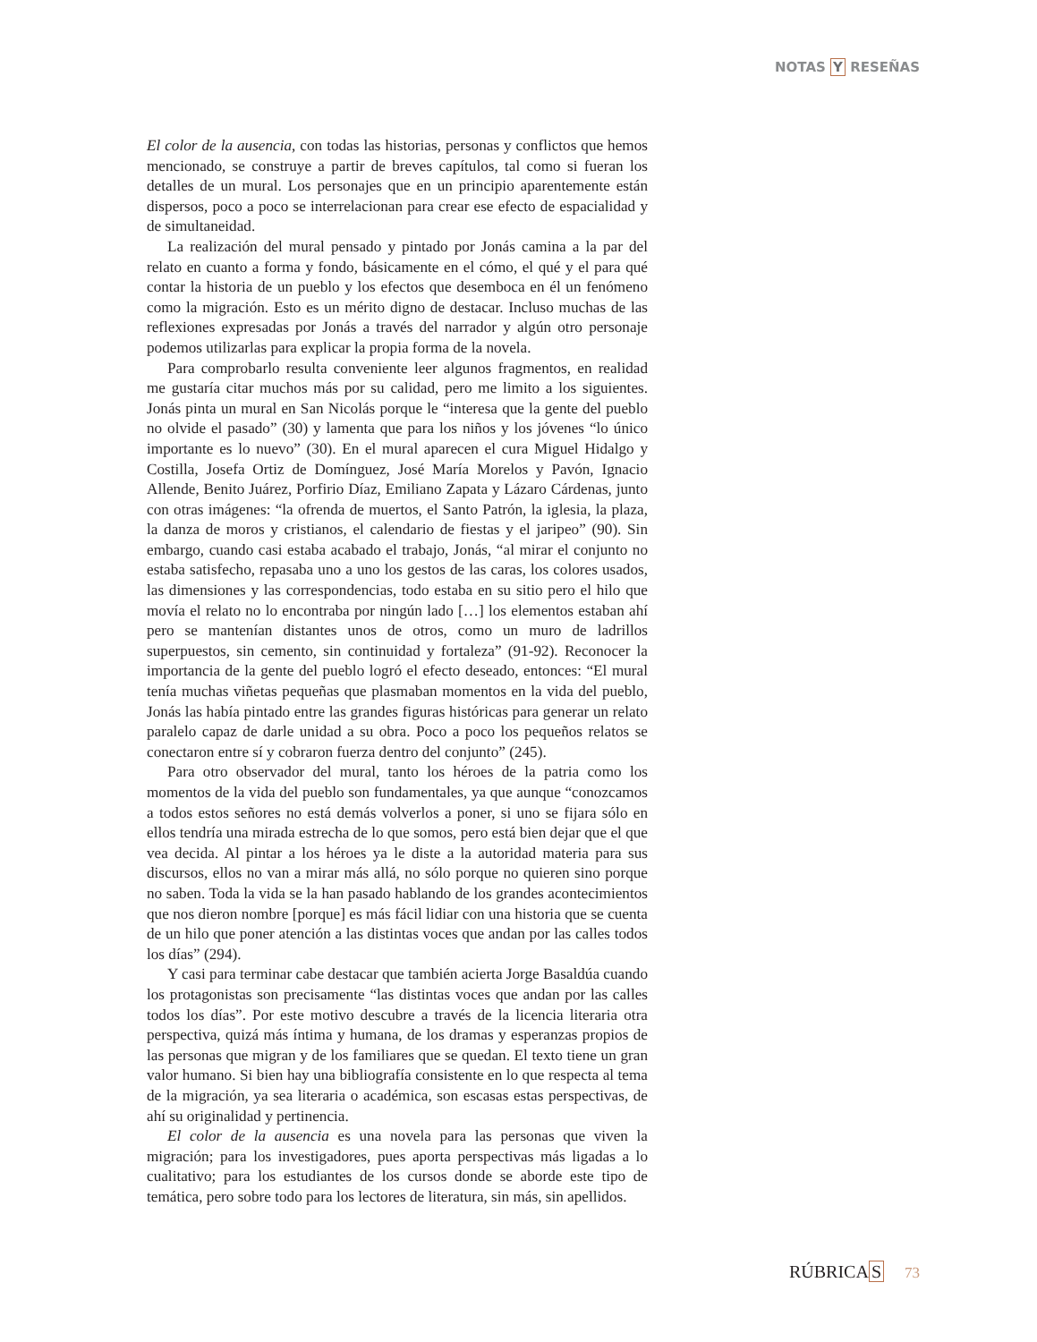NOTAS Y RESEÑAS
El color de la ausencia, con todas las historias, personas y conflictos que hemos mencionado, se construye a partir de breves capítulos, tal como si fueran los detalles de un mural. Los personajes que en un principio aparentemente están dispersos, poco a poco se interrelacionan para crear ese efecto de espacialidad y de simultaneidad.
La realización del mural pensado y pintado por Jonás camina a la par del relato en cuanto a forma y fondo, básicamente en el cómo, el qué y el para qué contar la historia de un pueblo y los efectos que desemboca en él un fenómeno como la migración. Esto es un mérito digno de destacar. Incluso muchas de las reflexiones expresadas por Jonás a través del narrador y algún otro personaje podemos utilizarlas para explicar la propia forma de la novela.
Para comprobarlo resulta conveniente leer algunos fragmentos, en realidad me gustaría citar muchos más por su calidad, pero me limito a los siguientes. Jonás pinta un mural en San Nicolás porque le “interesa que la gente del pueblo no olvide el pasado” (30) y lamenta que para los niños y los jóvenes “lo único importante es lo nuevo” (30). En el mural aparecen el cura Miguel Hidalgo y Costilla, Josefa Ortiz de Domínguez, José María Morelos y Pavón, Ignacio Allende, Benito Juárez, Porfirio Díaz, Emiliano Zapata y Lázaro Cárdenas, junto con otras imágenes: “la ofrenda de muertos, el Santo Patrón, la iglesia, la plaza, la danza de moros y cristianos, el calendario de fiestas y el jaripeo” (90). Sin embargo, cuando casi estaba acabado el trabajo, Jonás, “al mirar el conjunto no estaba satisfecho, repasaba uno a uno los gestos de las caras, los colores usados, las dimensiones y las correspondencias, todo estaba en su sitio pero el hilo que movía el relato no lo encontraba por ningún lado […] los elementos estaban ahí pero se mantenían distantes unos de otros, como un muro de ladrillos superpuestos, sin cemento, sin continuidad y fortaleza” (91-92). Reconocer la importancia de la gente del pueblo logró el efecto deseado, entonces: “El mural tenía muchas viñetas pequeñas que plasmaban momentos en la vida del pueblo, Jonás las había pintado entre las grandes figuras históricas para generar un relato paralelo capaz de darle unidad a su obra. Poco a poco los pequeños relatos se conectaron entre sí y cobraron fuerza dentro del conjunto” (245).
Para otro observador del mural, tanto los héroes de la patria como los momentos de la vida del pueblo son fundamentales, ya que aunque “conozcamos a todos estos señores no está demás volverlos a poner, si uno se fijara sólo en ellos tendría una mirada estrecha de lo que somos, pero está bien dejar que el que vea decida. Al pintar a los héroes ya le diste a la autoridad materia para sus discursos, ellos no van a mirar más allá, no sólo porque no quieren sino porque no saben. Toda la vida se la han pasado hablando de los grandes acontecimientos que nos dieron nombre [porque] es más fácil lidiar con una historia que se cuenta de un hilo que poner atención a las distintas voces que andan por las calles todos los días” (294).
Y casi para terminar cabe destacar que también acierta Jorge Basaldúa cuando los protagonistas son precisamente “las distintas voces que andan por las calles todos los días”. Por este motivo descubre a través de la licencia literaria otra perspectiva, quizá más íntima y humana, de los dramas y esperanzas propios de las personas que migran y de los familiares que se quedan. El texto tiene un gran valor humano. Si bien hay una bibliografía consistente en lo que respecta al tema de la migración, ya sea literaria o académica, son escasas estas perspectivas, de ahí su originalidad y pertinencia.
El color de la ausencia es una novela para las personas que viven la migración; para los investigadores, pues aporta perspectivas más ligadas a lo cualitativo; para los estudiantes de los cursos donde se aborde este tipo de temática, pero sobre todo para los lectores de literatura, sin más, sin apellidos.
RÚBRICAS 73